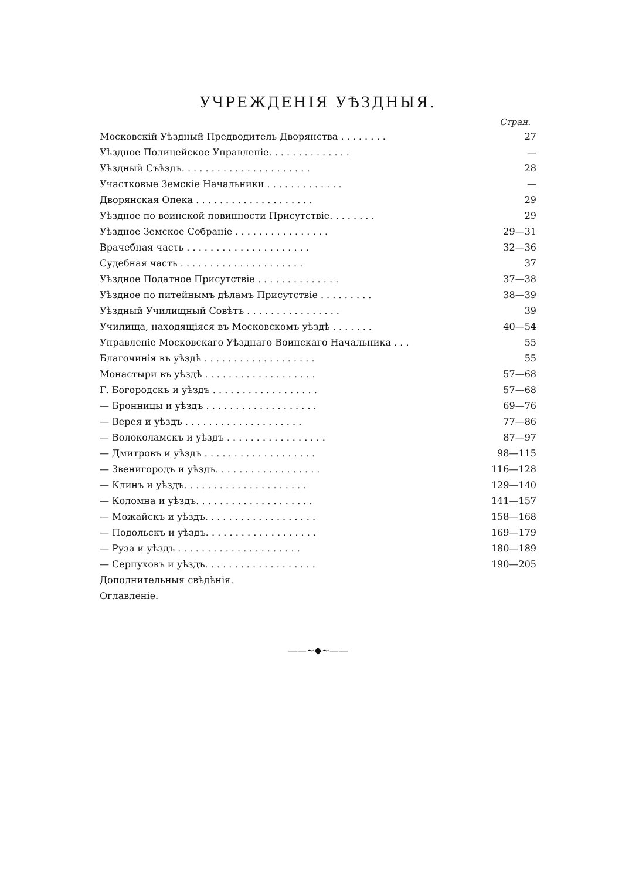УЧРЕЖДЕНІЯ УѢЗДНЫЯ.
Стран.
| Московскій Уѣздный Предводитель Дворянства . . . . . . . . | 27 |
| Уѣздное Полицейское Управленіе. . . . . . . . . . . . . . | — |
| Уѣздный Съѣздъ. . . . . . . . . . . . . . . . . . . . . . | 28 |
| Участковые Земскіе Начальники . . . . . . . . . . . . . | — |
| Дворянская Опека . . . . . . . . . . . . . . . . . . . . | 29 |
| Уѣздное по воинской повинности Присутствіе. . . . . . . . | 29 |
| Уѣздное Земское Собраніе . . . . . . . . . . . . . . . . | 29—31 |
| Врачебная часть . . . . . . . . . . . . . . . . . . . . . | 32—36 |
| Судебная часть . . . . . . . . . . . . . . . . . . . . . | 37 |
| Уѣздное Податное Присутствіе . . . . . . . . . . . . . . | 37—38 |
| Уѣздное по питейнымъ дѣламъ Присутствіе . . . . . . . . . | 38—39 |
| Уѣздный Училищный Совѣтъ . . . . . . . . . . . . . . . . | 39 |
| Училища, находящіяся въ Московскомъ уѣздѣ . . . . . . . | 40—54 |
| Управленіе Московскаго Уѣзднаго Воинскаго Начальника . . . | 55 |
| Благочинія въ уѣздѣ . . . . . . . . . . . . . . . . . . . | 55 |
| Монастыри въ уѣздѣ . . . . . . . . . . . . . . . . . . . | 57—68 |
| Г. Богородскъ и уѣздъ . . . . . . . . . . . . . . . . . . | 57—68 |
| — Бронницы и уѣздъ . . . . . . . . . . . . . . . . . . . | 69—76 |
| — Верея и уѣздъ . . . . . . . . . . . . . . . . . . . . | 77—86 |
| — Волоколамскъ и уѣздъ . . . . . . . . . . . . . . . . . | 87—97 |
| — Дмитровъ и уѣздъ . . . . . . . . . . . . . . . . . . . | 98—115 |
| — Звенигородъ и уѣздъ. . . . . . . . . . . . . . . . . . | 116—128 |
| — Клинъ и уѣздъ. . . . . . . . . . . . . . . . . . . . . | 129—140 |
| — Коломна и уѣздъ. . . . . . . . . . . . . . . . . . . . | 141—157 |
| — Можайскъ и уѣздъ. . . . . . . . . . . . . . . . . . . | 158—168 |
| — Подольскъ и уѣздъ. . . . . . . . . . . . . . . . . . . | 169—179 |
| — Руза и уѣздъ . . . . . . . . . . . . . . . . . . . . . | 180—189 |
| — Серпуховъ и уѣздъ. . . . . . . . . . . . . . . . . . . | 190—205 |
| Дополнительныя свѣдѣнія. | |
| Оглавленіе. | |
——∼◆∼——